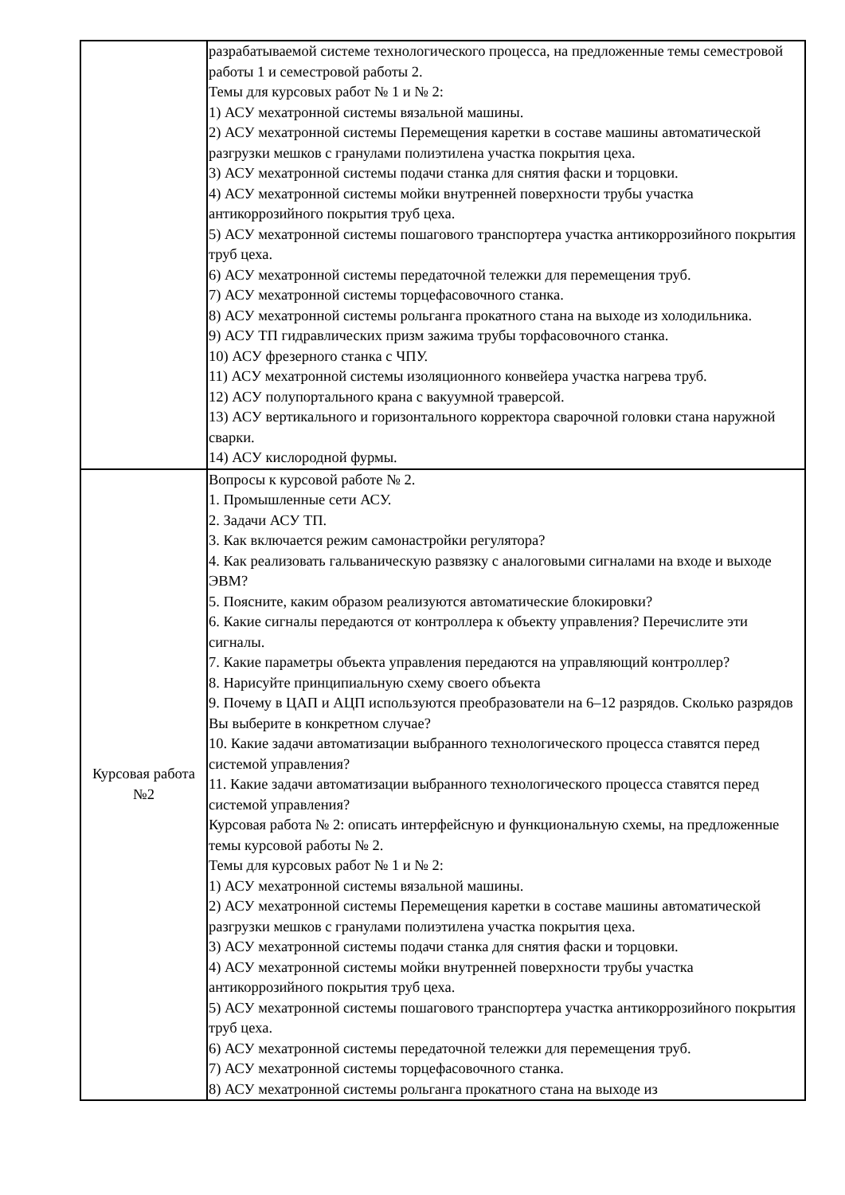| | разрабатываемой системе технологического процесса, на предложенные темы семестровой работы 1 и семестровой работы 2. Темы для курсовых работ № 1 и № 2: 1) АСУ мехатронной системы вязальной машины. 2) АСУ мехатронной системы Перемещения каретки в составе машины автоматической разгрузки мешков с гранулами полиэтилена участка покрытия цеха. 3) АСУ мехатронной системы подачи станка для снятия фаски и торцовки. 4) АСУ мехатронной системы мойки внутренней поверхности трубы участка антикоррозийного покрытия труб цеха. 5) АСУ мехатронной системы пошагового транспортера участка антикоррозийного покрытия труб цеха. 6) АСУ мехатронной системы передаточной тележки для перемещения труб. 7) АСУ мехатронной системы торцефасовочного станка. 8) АСУ мехатронной системы рольганга прокатного стана на выходе из холодильника. 9) АСУ ТП гидравлических призм зажима трубы торфасовочного станка. 10) АСУ фрезерного станка с ЧПУ. 11) АСУ мехатронной системы изоляционного конвейера участка нагрева труб. 12) АСУ полупортального крана с вакуумной траверсой. 13) АСУ вертикального и горизонтального корректора сварочной головки стана наружной сварки. 14) АСУ кислородной фурмы. |
| Курсовая работа №2 | Вопросы к курсовой работе № 2. 1. Промышленные сети АСУ. 2. Задачи АСУ ТП. 3. Как включается режим самонастройки регулятора? 4. Как реализовать гальваническую развязку с аналоговыми сигналами на входе и выходе ЭВМ? 5. Поясните, каким образом реализуются автоматические блокировки? 6. Какие сигналы передаются от контроллера к объекту управления? Перечислите эти сигналы. 7. Какие параметры объекта управления передаются на управляющий контроллер? 8. Нарисуйте принципиальную схему своего объекта 9. Почему в ЦАП и АЦП используются преобразователи на 6–12 разрядов. Сколько разрядов Вы выберите в конкретном случае? 10. Какие задачи автоматизации выбранного технологического процесса ставятся перед системой управления? 11. Какие задачи автоматизации выбранного технологического процесса ставятся перед системой управления? Курсовая работа № 2: описать интерфейсную и функциональную схемы, на предложенные темы курсовой работы № 2. Темы для курсовых работ № 1 и № 2: 1) АСУ мехатронной системы вязальной машины. 2) АСУ мехатронной системы Перемещения каретки в составе машины автоматической разгрузки мешков с гранулами полиэтилена участка покрытия цеха. 3) АСУ мехатронной системы подачи станка для снятия фаски и торцовки. 4) АСУ мехатронной системы мойки внутренней поверхности трубы участка антикоррозийного покрытия труб цеха. 5) АСУ мехатронной системы пошагового транспортера участка антикоррозийного покрытия труб цеха. 6) АСУ мехатронной системы передаточной тележки для перемещения труб. 7) АСУ мехатронной системы торцефасовочного станка. 8) АСУ мехатронной системы рольганга прокатного стана на выходе из |